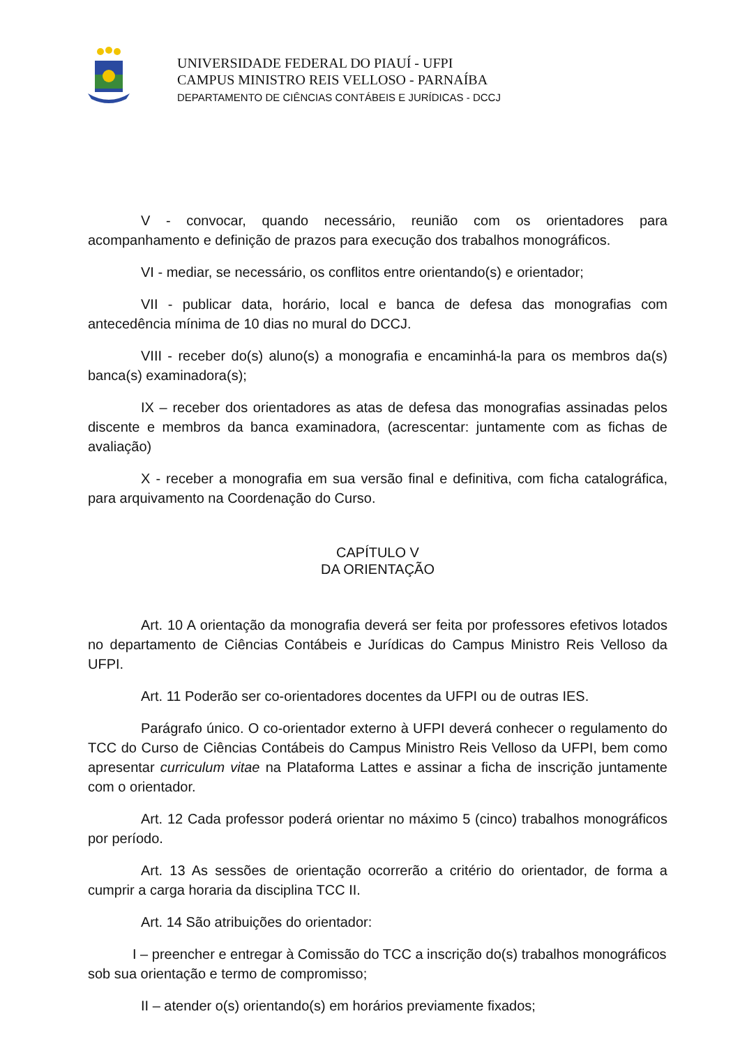UNIVERSIDADE FEDERAL DO PIAUÍ - UFPI
CAMPUS MINISTRO REIS VELLOSO - PARNAÍBA
DEPARTAMENTO DE CIÊNCIAS CONTÁBEIS E JURÍDICAS - DCCJ
V - convocar, quando necessário, reunião com os orientadores para acompanhamento e definição de prazos para execução dos trabalhos monográficos.
VI - mediar, se necessário, os conflitos entre orientando(s) e orientador;
VII - publicar data, horário, local e banca de defesa das monografias com antecedência mínima de 10 dias no mural do DCCJ.
VIII - receber do(s) aluno(s) a monografia e encaminhá-la para os membros da(s) banca(s) examinadora(s);
IX – receber dos orientadores as atas de defesa das monografias assinadas pelos discente e membros da banca examinadora, (acrescentar: juntamente com as fichas de avaliação)
X - receber a monografia em sua versão final e definitiva, com ficha catalográfica, para arquivamento na Coordenação do Curso.
CAPÍTULO V
DA ORIENTAÇÃO
Art. 10 A orientação da monografia deverá ser feita por professores efetivos lotados no departamento de Ciências Contábeis e Jurídicas do Campus Ministro Reis Velloso da UFPI.
Art. 11 Poderão ser co-orientadores docentes da UFPI ou de outras IES.
Parágrafo único. O co-orientador externo à UFPI deverá conhecer o regulamento do TCC do Curso de Ciências Contábeis do Campus Ministro Reis Velloso da UFPI, bem como apresentar curriculum vitae na Plataforma Lattes e assinar a ficha de inscrição juntamente com o orientador.
Art. 12 Cada professor poderá orientar no máximo 5 (cinco) trabalhos monográficos por período.
Art. 13 As sessões de orientação ocorrerão a critério do orientador, de forma a cumprir a carga horaria da disciplina TCC II.
Art. 14 São atribuições do orientador:
I – preencher e entregar à Comissão do TCC a inscrição do(s) trabalhos monográficos sob sua orientação e termo de compromisso;
II – atender o(s) orientando(s) em horários previamente fixados;